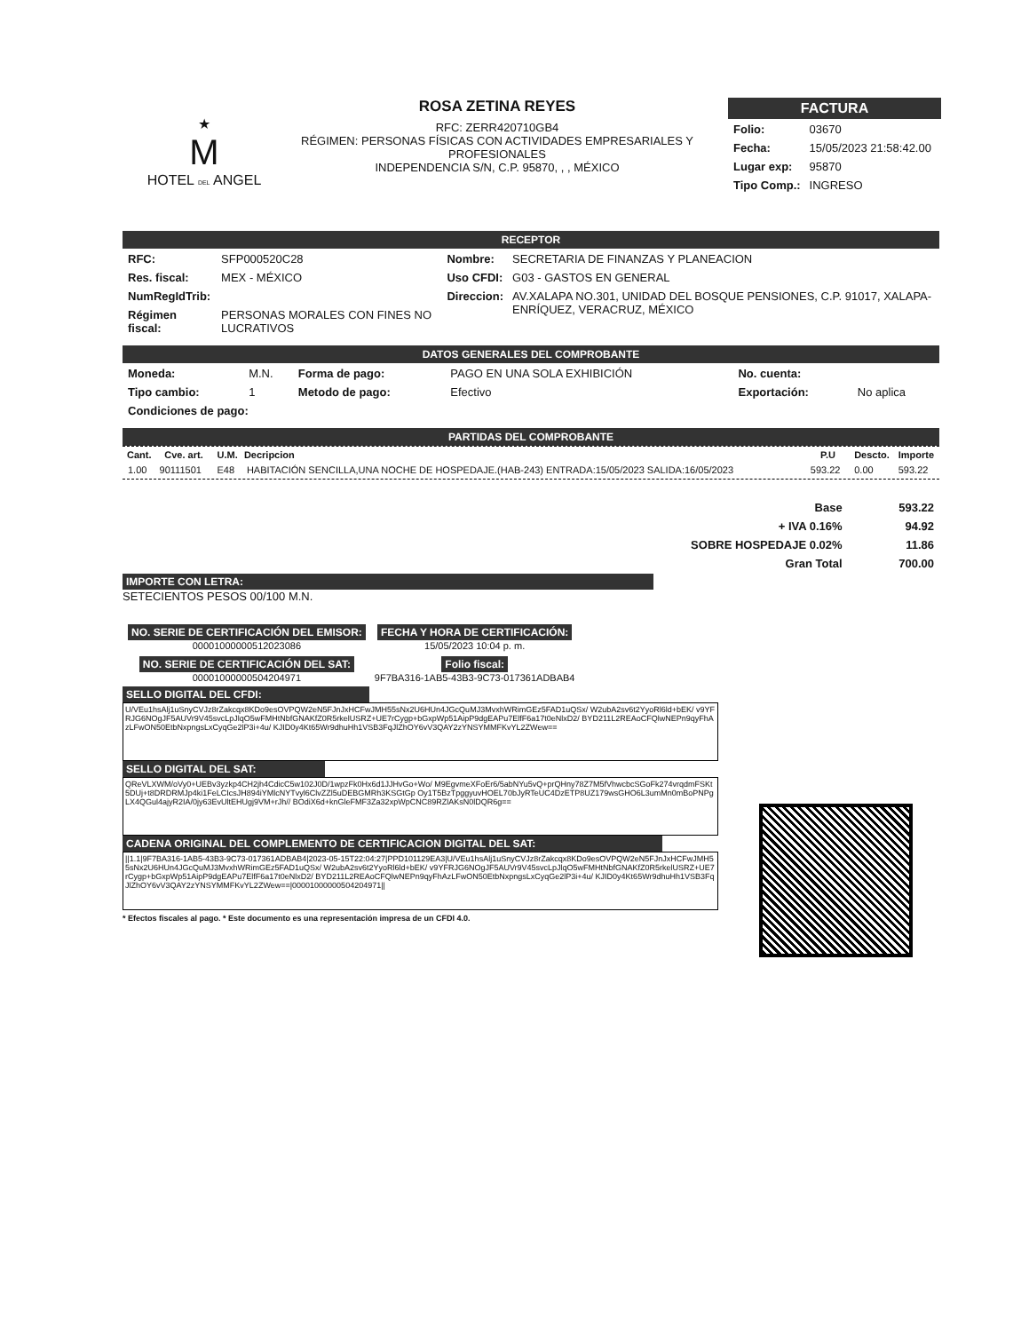★
M
HOTEL DEL ANGEL
ROSA ZETINA REYES
RFC: ZERR420710GB4
RÉGIMEN: PERSONAS FÍSICAS CON ACTIVIDADES EMPRESARIALES Y PROFESIONALES
INDEPENDENCIA S/N, C.P. 95870, , , MÉXICO
FACTURA
| Folio: | 03670 |
| Fecha: | 15/05/2023 21:58:42.00 |
| Lugar exp: | 95870 |
| Tipo Comp.: | INGRESO |
RECEPTOR
| RFC: | SFP000520C28 | Nombre: | SECRETARIA DE FINANZAS Y PLANEACION |
| Res. fiscal: | MEX - MÉXICO | Uso CFDI: | G03 - GASTOS EN GENERAL |
| NumRegIdTrib: | | Direccion: | AV.XALAPA NO.301, UNIDAD DEL BOSQUE PENSIONES, C.P. 91017, XALAPA-ENRÍQUEZ, VERACRUZ, MÉXICO |
| Régimen fiscal: | PERSONAS MORALES CON FINES NO LUCRATIVOS | | |
DATOS GENERALES DEL COMPROBANTE
| Moneda: | M.N. | Forma de pago: | PAGO EN UNA SOLA EXHIBICIÓN | No. cuenta: | |
| Tipo cambio: | 1 | Metodo de pago: | Efectivo | Exportación: | No aplica |
| Condiciones de pago: | | | | | |
PARTIDAS DEL COMPROBANTE
| Cant. | Cve. art. | U.M. | Decripcion | P.U | Descto. | Importe |
| --- | --- | --- | --- | --- | --- | --- |
| 1.00 | 90111501 | E48 | HABITACIÓN SENCILLA,UNA NOCHE DE HOSPEDAJE.(HAB-243) ENTRADA:15/05/2023 SALIDA:16/05/2023 | 593.22 | 0.00 | 593.22 |
| Base | 593.22 |
| + IVA 0.16% | 94.92 |
| SOBRE HOSPEDAJE 0.02% | 11.86 |
| Gran Total | 700.00 |
IMPORTE CON LETRA:
SETECIENTOS PESOS 00/100 M.N.
| NO. SERIE DE CERTIFICACIÓN DEL EMISOR: 00001000000512023086 | FECHA Y HORA DE CERTIFICACIÓN: 15/05/2023 10:04 p. m. |
| NO. SERIE DE CERTIFICACIÓN DEL SAT: 00001000000504204971 | Folio fiscal: 9F7BA316-1AB5-43B3-9C73-017361ADBAB4 |
SELLO DIGITAL DEL CFDI:
U/VEu1hsAlj1uSnyCVJz8rZakcqx8KDo9esOVPQW2eN5FJnJxHCFwJMH55sNx2U6HUn4JGcQuMJ3MvxhWRimGEz5FAD1uQSx/ W2ubA2sv6t2YyoRl6ld+bEK/ v9YFRJG6NOgJF5AUVr9V45svcLpJlqO5wFMHtNbfGNAKfZ0R5rkelUSRZ+UE7rCygp+bGxpWp51AipP9dgEAPu7ElfF6a17t0eNlxD2/ BYD211L2REAoCFQlwNEPn9qyFhAzLFwON50EtbNxpngsLxCyqGe2lP3i+4u/ KJID0y4Kt65Wr9dhuHh1VSB3FqJlZhOY6vV3QAY2zYNSYMMFKvYL2ZWew==
SELLO DIGITAL DEL SAT:
QReVLXWM/oVy0+UEBv3yzkp4CH2jh4CdicC5w102J0D/1wpzFk0Hx6d1JJHvGo+Wo/ M9EgvmeXFoEr6/5abNYu5vQ+prQHny78Z7M5fVhwcbcSGoFk274vrqdmFSKt5DUj+t8DRDRMJp4ki1FeLCIcsJH894iYMlcNYTvyl6ClvZZl5uDEBGMRh3KSGtGp Oy1T5BzTpggyuvHOEL70bJyRTeUC4DzETP8UZ179wsGHO6L3umMn0mBoPNPgLX4QGul4ajyR2IA/0jy63EvUltEHUgj9VM+rJh// BOdiX6d+knGleFMF3Za32xpWpCNC89RZlAKsN0lDQR6g==
CADENA ORIGINAL DEL COMPLEMENTO DE CERTIFICACION DIGITAL DEL SAT:
||1.1|9F7BA316-1AB5-43B3-9C73-017361ADBAB4|2023-05-15T22:04:27|PPD101129EA3|U/VEu1hsAlj1uSnyCVJz8rZakcqx8KDo9esOVPQW2eN5FJnJxHCFwJMH55sNx2U6HUn4JGcQuMJ3MvxhWRimGEz5FAD1uQSx/ W2ubA2sv6t2YyoRl6ld+bEK/ v9YFRJG6NOgJF5AUVr9V45svcLpJlqO5wFMHtNbfGNAKfZ0R5rkelUSRZ+UE7rCygp+bGxpWp51AipP9dgEAPu7ElfF6a17t0eNlxD2/ BYD211L2REAoCFQlwNEPn9qyFhAzLFwON50EtbNxpngsLxCyqGe2lP3i+4u/ KJID0y4Kt65Wr9dhuHh1VSB3FqJlZhOY6vV3QAY2zYNSYMMFKvYL2ZWew==|00001000000504204971||
* Efectos fiscales al pago. * Este documento es una representación impresa de un CFDI 4.0.